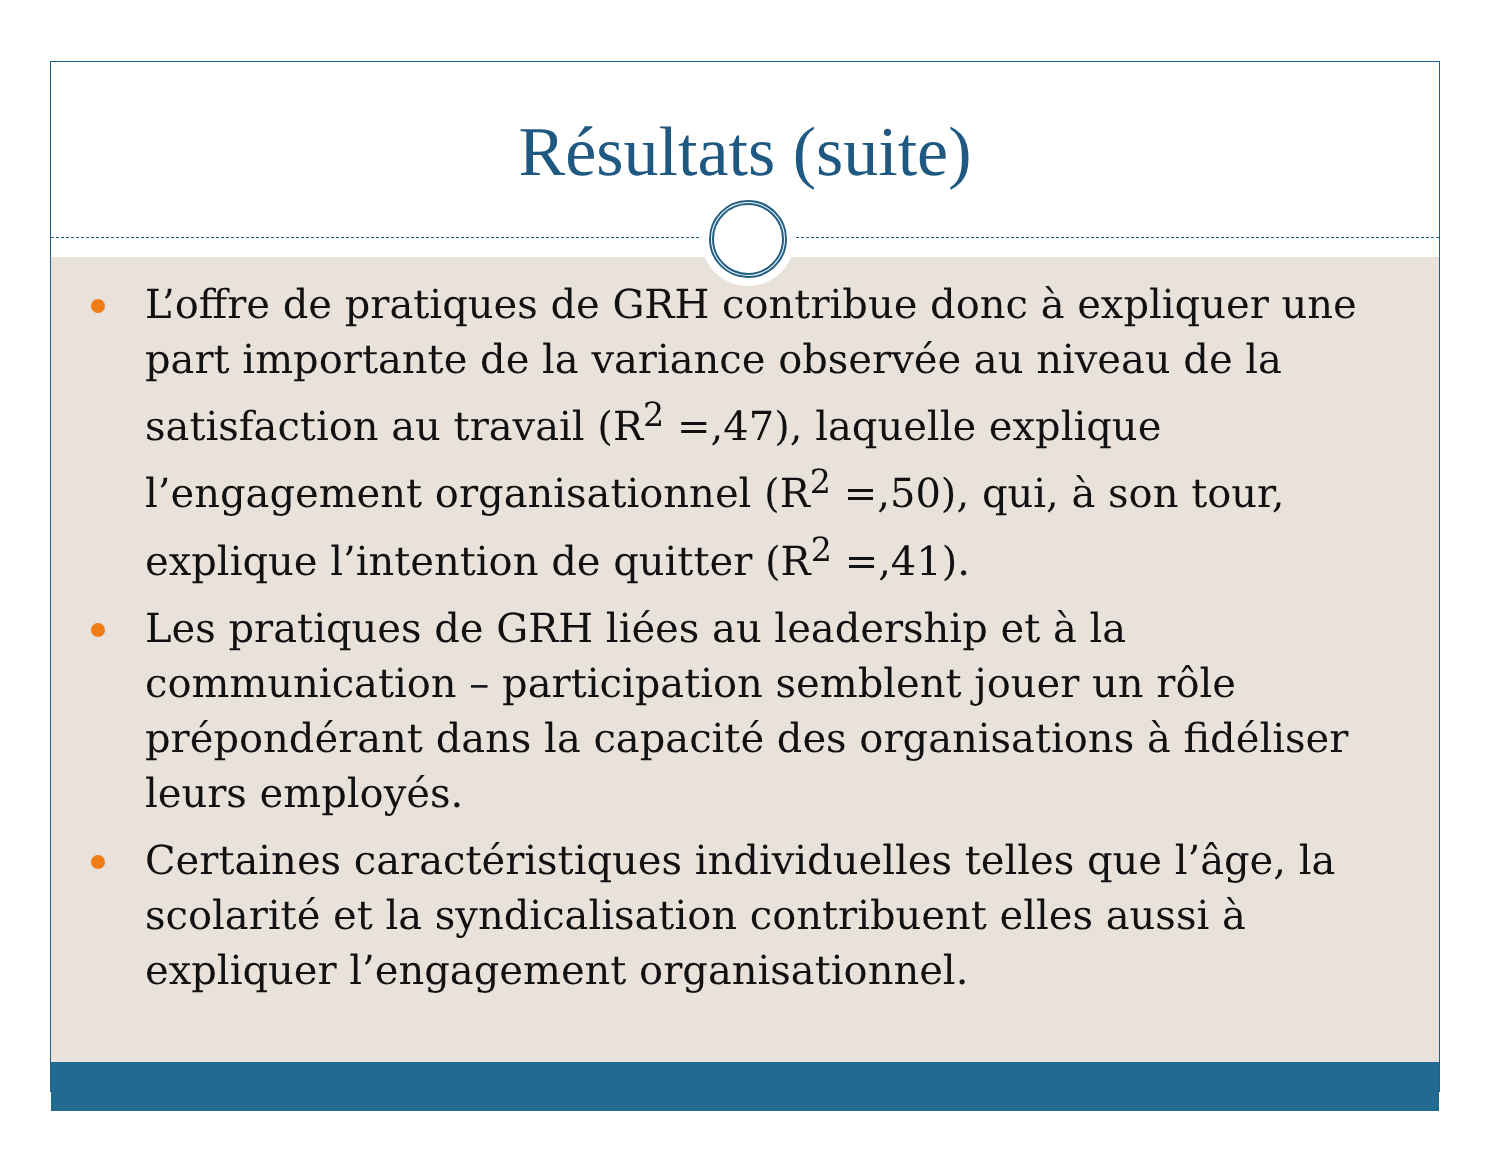Résultats (suite)
L’offre de pratiques de GRH contribue donc à expliquer une part importante de la variance observée au niveau de la satisfaction au travail (R<sup>2</sup> =,47), laquelle explique l’engagement organisationnel (R<sup>2</sup> =,50), qui, à son tour, explique l’intention de quitter (R<sup>2</sup> =,41).
Les pratiques de GRH liées au leadership et à la communication – participation semblent jouer un rôle prépondérant dans la capacité des organisations à fidéliser leurs employés.
Certaines caractéristiques individuelles telles que l’âge, la scolarité et la syndicalisation contribuent elles aussi à expliquer l’engagement organisationnel.